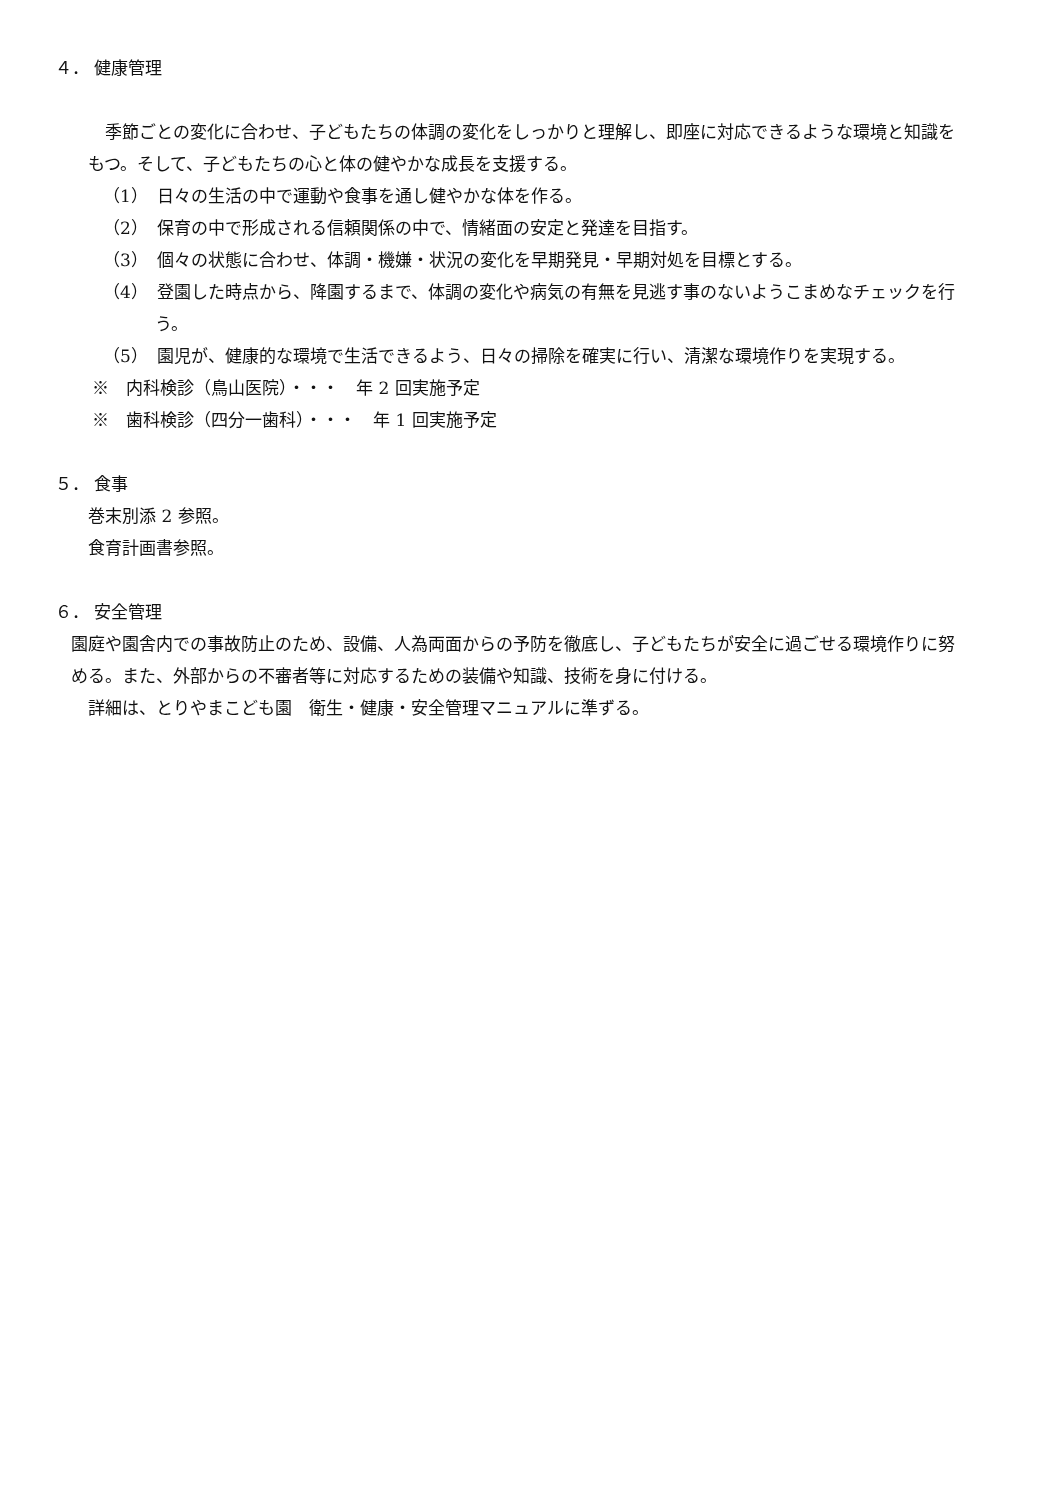４． 健康管理
　季節ごとの変化に合わせ、子どもたちの体調の変化をしっかりと理解し、即座に対応できるような環境と知識をもつ。そして、子どもたちの心と体の健やかな成長を支援する。
（1）　日々の生活の中で運動や食事を通し健やかな体を作る。
（2）　保育の中で形成される信頼関係の中で、情緒面の安定と発達を目指す。
（3）　個々の状態に合わせ、体調・機嫌・状況の変化を早期発見・早期対処を目標とする。
（4）　登園した時点から、降園するまで、体調の変化や病気の有無を見逃す事のないようこまめなチェックを行う。
（5）　園児が、健康的な環境で生活できるよう、日々の掃除を確実に行い、清潔な環境作りを実現する。
※　内科検診（鳥山医院）・・・　年 2 回実施予定
※　歯科検診（四分一歯科）・・・　年 1 回実施予定
５． 食事
巻末別添 2 参照。
食育計画書参照。
６． 安全管理
園庭や園舎内での事故防止のため、設備、人為両面からの予防を徹底し、子どもたちが安全に過ごせる環境作りに努める。また、外部からの不審者等に対応するための装備や知識、技術を身に付ける。
詳細は、とりやまこども園　衛生・健康・安全管理マニュアルに準ずる。